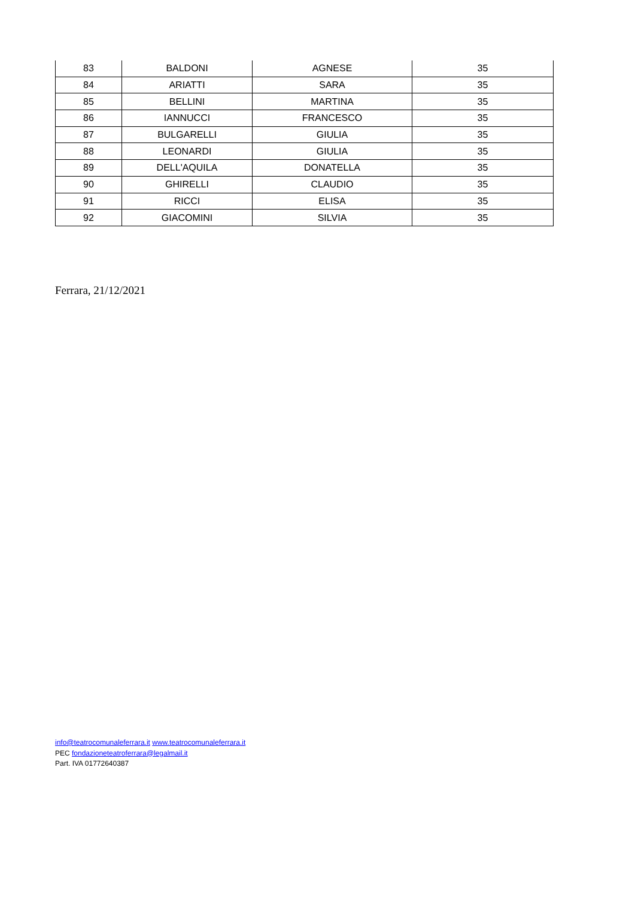| 83 | BALDONI | AGNESE | 35 |
| 84 | ARIATTI | SARA | 35 |
| 85 | BELLINI | MARTINA | 35 |
| 86 | IANNUCCI | FRANCESCO | 35 |
| 87 | BULGARELLI | GIULIA | 35 |
| 88 | LEONARDI | GIULIA | 35 |
| 89 | DELL'AQUILA | DONATELLA | 35 |
| 90 | GHIRELLI | CLAUDIO | 35 |
| 91 | RICCI | ELISA | 35 |
| 92 | GIACOMINI | SILVIA | 35 |
Ferrara, 21/12/2021
info@teatrocomunaleferrara.it www.teatrocomunaleferrara.it
PEC fondazioneteatroferrara@legalmail.it
Part. IVA 01772640387